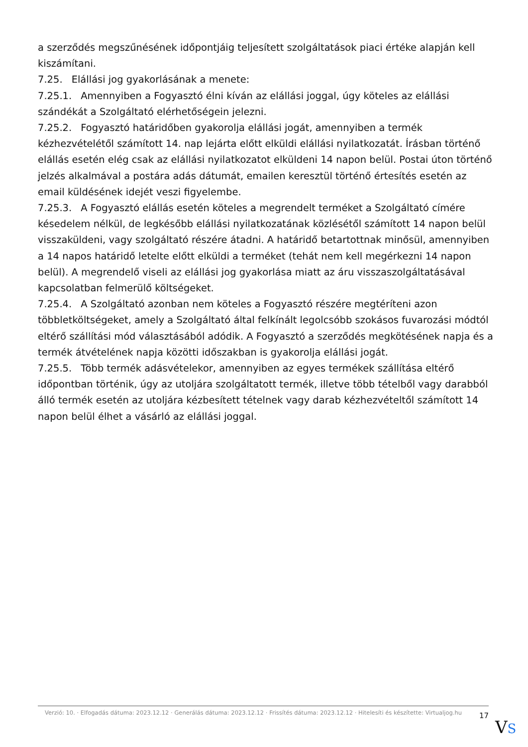a szerződés megszűnésének időpontjáig teljesített szolgáltatások piaci értéke alapján kell kiszámítani.
7.25. Elállási jog gyakorlásának a menete:
7.25.1. Amennyiben a Fogyasztó élni kíván az elállási joggal, úgy köteles az elállási szándékát a Szolgáltató elérhetőségein jelezni.
7.25.2. Fogyasztó határidőben gyakorolja elállási jogát, amennyiben a termék kézhezvételétől számított 14. nap lejárta előtt elküldi elállási nyilatkozatát. Írásban történő elállás esetén elég csak az elállási nyilatkozatot elküldeni 14 napon belül. Postai úton történő jelzés alkalmával a postára adás dátumát, emailen keresztül történő értesítés esetén az email küldésének idejét veszi figyelembe.
7.25.3. A Fogyasztó elállás esetén köteles a megrendelt terméket a Szolgáltató címére késedelem nélkül, de legkésőbb elállási nyilatkozatának közlésétől számított 14 napon belül visszaküldeni, vagy szolgáltató részére átadni. A határidő betartottnak minősül, amennyiben a 14 napos határidő letelte előtt elküldi a terméket (tehát nem kell megérkezni 14 napon belül). A megrendelő viseli az elállási jog gyakorlása miatt az áru visszaszolgáltatásával kapcsolatban felmerülő költségeket.
7.25.4. A Szolgáltató azonban nem köteles a Fogyasztó részére megtéríteni azon többletköltségeket, amely a Szolgáltató által felkínált legolcsóbb szokásos fuvarozási módtól eltérő szállítási mód választásából adódik. A Fogyasztó a szerződés megkötésének napja és a termék átvételének napja közötti időszakban is gyakorolja elállási jogát.
7.25.5. Több termék adásvételekor, amennyiben az egyes termékek szállítása eltérő időpontban történik, úgy az utoljára szolgáltatott termék, illetve több tételből vagy darabból álló termék esetén az utoljára kézbesített tételnek vagy darab kézhezvételtől számított 14 napon belül élhet a vásárló az elállási joggal.
Verzió: 10. · Elfogadás dátuma: 2023.12.12 · Generálás dátuma: 2023.12.12 · Frissítés dátuma: 2023.12.12 · Hitelesíti és készítette: Virtualjog.hu
17
VS